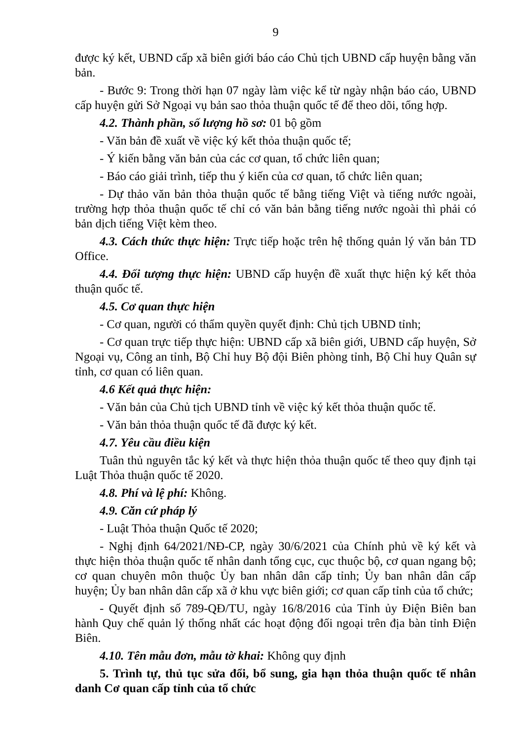9
được ký kết, UBND cấp xã biên giới báo cáo Chủ tịch UBND cấp huyện bằng văn bản.
- Bước 9: Trong thời hạn 07 ngày làm việc kể từ ngày nhận báo cáo, UBND cấp huyện gửi Sở Ngoại vụ bản sao thỏa thuận quốc tế để theo dõi, tổng hợp.
4.2. Thành phần, số lượng hồ sơ: 01 bộ gồm
- Văn bản đề xuất về việc ký kết thỏa thuận quốc tế;
- Ý kiến bằng văn bản của các cơ quan, tổ chức liên quan;
- Báo cáo giải trình, tiếp thu ý kiến của cơ quan, tổ chức liên quan;
- Dự thảo văn bản thỏa thuận quốc tế bằng tiếng Việt và tiếng nước ngoài, trường hợp thỏa thuận quốc tế chỉ có văn bản bằng tiếng nước ngoài thì phải có bản dịch tiếng Việt kèm theo.
4.3. Cách thức thực hiện: Trực tiếp hoặc trên hệ thống quản lý văn bản TD Office.
4.4. Đối tượng thực hiện: UBND cấp huyện đề xuất thực hiện ký kết thỏa thuận quốc tế.
4.5. Cơ quan thực hiện
- Cơ quan, người có thẩm quyền quyết định: Chủ tịch UBND tỉnh;
- Cơ quan trực tiếp thực hiện: UBND cấp xã biên giới, UBND cấp huyện, Sở Ngoại vụ, Công an tỉnh, Bộ Chỉ huy Bộ đội Biên phòng tỉnh, Bộ Chỉ huy Quân sự tỉnh, cơ quan có liên quan.
4.6 Kết quả thực hiện:
- Văn bản của Chủ tịch UBND tỉnh về việc ký kết thỏa thuận quốc tế.
- Văn bản thỏa thuận quốc tế đã được ký kết.
4.7. Yêu cầu điều kiện
Tuân thủ nguyên tắc ký kết và thực hiện thỏa thuận quốc tế theo quy định tại Luật Thỏa thuận quốc tế 2020.
4.8. Phí và lệ phí: Không.
4.9. Căn cứ pháp lý
- Luật Thỏa thuận Quốc tế 2020;
- Nghị định 64/2021/NĐ-CP, ngày 30/6/2021 của Chính phủ về ký kết và thực hiện thỏa thuận quốc tế nhân danh tổng cục, cục thuộc bộ, cơ quan ngang bộ; cơ quan chuyên môn thuộc Ủy ban nhân dân cấp tỉnh; Ủy ban nhân dân cấp huyện; Ủy ban nhân dân cấp xã ở khu vực biên giới; cơ quan cấp tỉnh của tổ chức;
- Quyết định số 789-QĐ/TU, ngày 16/8/2016 của Tỉnh ủy Điện Biên ban hành Quy chế quản lý thống nhất các hoạt động đối ngoại trên địa bàn tỉnh Điện Biên.
4.10. Tên mẫu đơn, mẫu tờ khai: Không quy định
5. Trình tự, thủ tục sửa đổi, bổ sung, gia hạn thỏa thuận quốc tế nhân danh Cơ quan cấp tỉnh của tổ chức